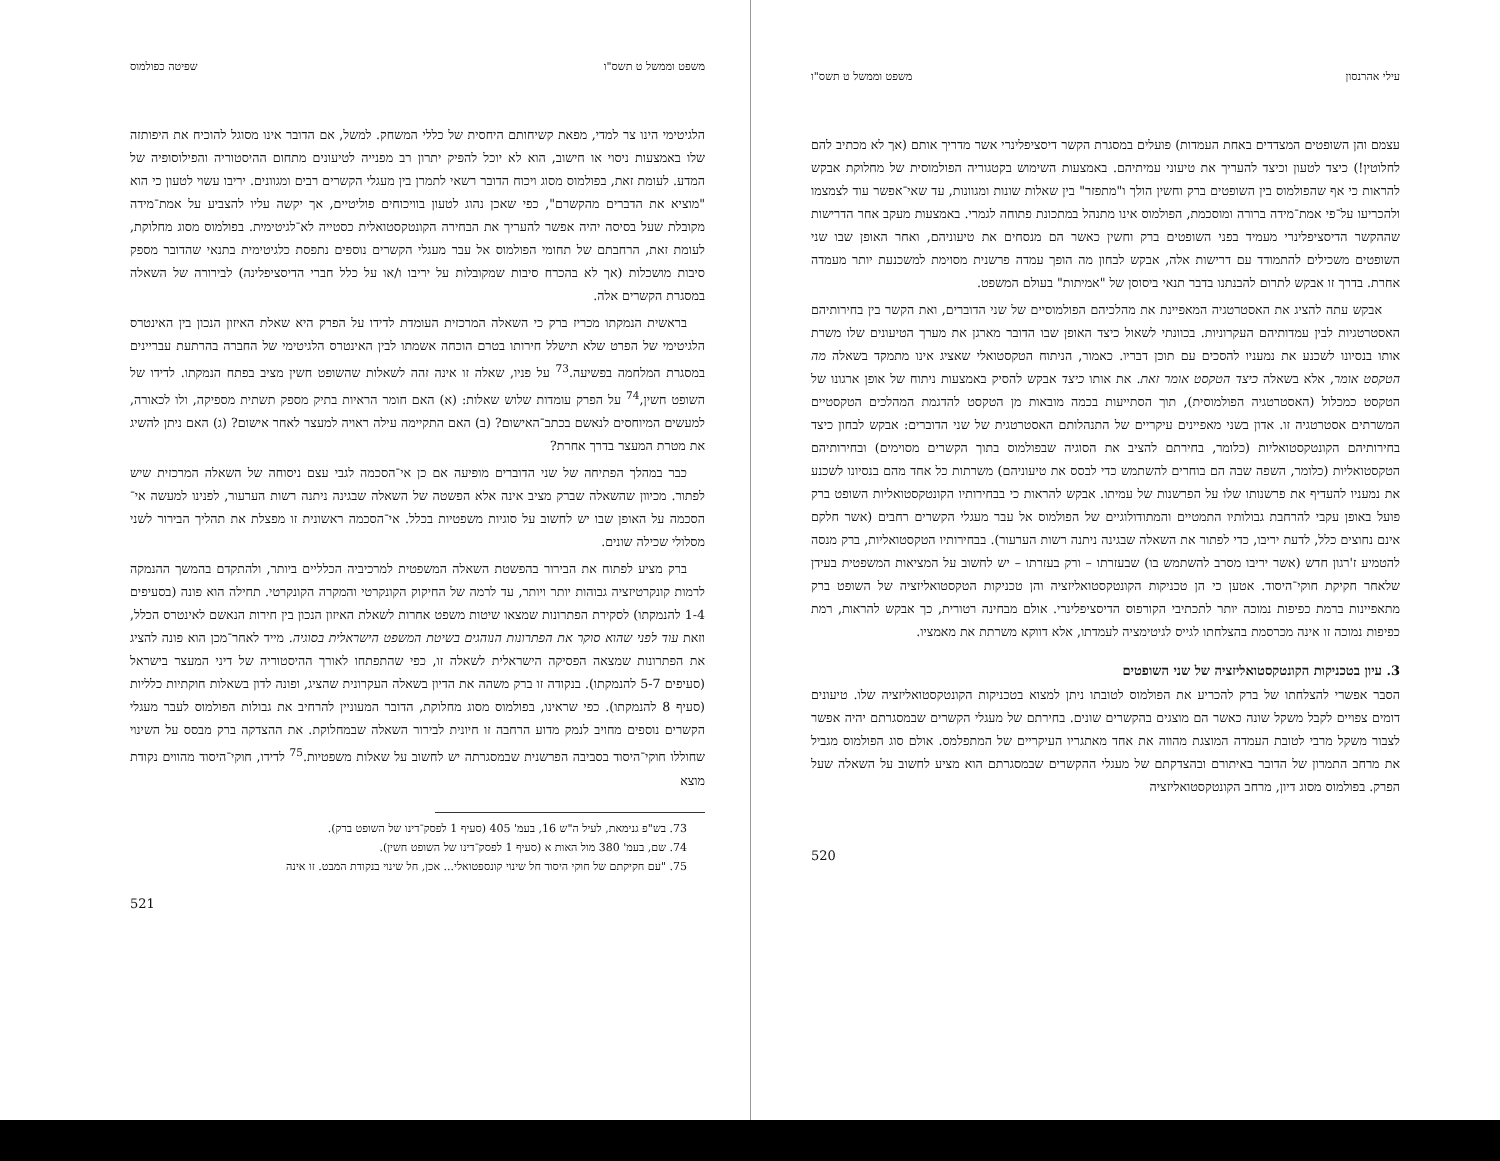משפט וממשל ט תשס"ו שפיטה כפולמוס
הלגיטימי הינו צר למדי, מפאת קשיחותם היחסית של כללי המשחק. למשל, אם הדובר אינו מסוגל להוכיח את היפותזה שלו באמצעות ניסוי או חישוב, הוא לא יוכל להפיק יתרון רב מפנייה לטיעונים מתחום ההיסטוריה והפילוסופיה של המדע. לעומת זאת, בפולמוס מסוג ויכוח הדובר רשאי לתמרן בין מעגלי הקשרים רבים ומגוונים. יריבו עשוי לטעון כי הוא "מוציא את הדברים מהקשרם", כפי שאכן נהוג לטעון בוויכוחים פוליטיים, אך יקשה עליו להצביע על אמת־מידה מקובלת שעל בסיסה יהיה אפשר להעריך את הבחירה הקונטקסטואלית כסטייה לא־לגיטימית. בפולמוס מסוג מחלוקת, לעומת זאת, הרחבתם של תחומי הפולמוס אל עבר מעגלי הקשרים נוספים נתפסת כלגיטימית בתנאי שהדובר מספק סיבות מושכלות (אך לא בהכרח סיבות שמקובלות על יריבו ו/או על כלל חברי הדיסציפלינה) לבירורה של השאלה במסגרת הקשרים אלה.
בראשית הנמקתו מכריז ברק כי השאלה המרכזית העומדת לדידו על הפרק היא שאלת האיזון הנכון בין האינטרס הלגיטימי של הפרט שלא תישלל חירותו בטרם הוכחה אשמתו לבין האינטרס הלגיטימי של החברה בהרתעת עבריינים במסגרת המלחמה בפשיעה.<sup>73</sup> על פניו, שאלה זו אינה זהה לשאלות שהשופט חשין מציב בפתח הנמקתו. לדידו של השופט חשין,<sup>74</sup> על הפרק עומדות שלוש שאלות: (א) האם חומר הראיות בתיק מספק תשתית מספיקה, ולו לכאורה, למעשים המיוחסים לנאשם בכתב־האישום? (ב) האם התקיימה עילה ראויה למעצר לאחר אישום? (ג) האם ניתן להשיג את מטרת המעצר בדרך אחרת?
כבר במהלך הפתיחה של שני הדוברים מופיעה אם כן אי־הסכמה לגבי עצם ניסוחה של השאלה המרכזית שיש לפתור. מכיוון שהשאלה שברק מציב אינה אלא הפשטה של השאלה שבגינה ניתנה רשות הערעור, לפנינו למעשה אי־הסכמה על האופן שבו יש לחשוב על סוגיות משפטיות בכלל. אי־הסכמה ראשונית זו מפצלת את תהליך הבירור לשני מסלולי שכילה שונים.
ברק מציע לפתוח את הבירור בהפשטת השאלה המשפטית למרכיביה הכלליים ביותר, ולהתקדם בהמשך ההנמקה לרמות קונקרטיזציה גבוהות יותר ויותר, עד לרמה של החיקוק הקונקרטי והמקרה הקונקרטי. תחילה הוא פונה (בסעיפים 1-4 להנמקתו) לסקירת הפתרונות שמצאו שיטות משפט אחרות לשאלת האיזון הנכון בין חירות הנאשם לאינטרס הכלל, וזאת עוד לפני שהוא סוקר את הפתרונות הנוהגים בשיטת המשפט הישראלית בסוגיה. מייד לאחר־מכן הוא פונה להציג את הפתרונות שמצאה הפסיקה הישראלית לשאלה זו, כפי שהתפתחו לאורך ההיסטוריה של דיני המעצר בישראל (סעיפים 5-7 להנמקתו). בנקודה זו ברק משהה את הדיון בשאלה העקרונית שהציג, ופונה לדון בשאלות חוקתיות כלליות (סעיף 8 להנמקתו). כפי שראינו, בפולמוס מסוג מחלוקת, הדובר המעוניין להרחיב את גבולות הפולמוס לעבר מעגלי הקשרים נוספים מחויב לנמק מדוע הרחבה זו חיונית לבירור השאלה שבמחלוקת. את ההצדקה ברק מבסס על השינוי שחוללו חוקי־היסוד בסביבה הפרשנית שבמסגרתה יש לחשוב על שאלות משפטיות.<sup>75</sup> לדידו, חוקי־היסוד מהווים נקודת מוצא
73. בש"פ גנימאת, לעיל ה"ש 16, בעמ' 405 (סעיף 1 לפסק־דינו של השופט ברק).
74. שם, בעמ' 380 מול האות א (סעיף 1 לפסק־דינו של השופט חשין).
75. "עם חקיקתם של חוקי היסוד חל שינוי קונספטואלי... אכן, חל שינוי בנקודת המבט. זו אינה
521
עילי אהרנסון משפט וממשל ט תשס"ו
עצמם והן השופטים המצדדים באחת העמדות) פועלים במסגרת הקשר דיסציפלינרי אשר מדריך אותם (אך לא מכתיב להם לחלוטין!) כיצד לטעון וכיצד להעריך את טיעוני עמיתיהם. באמצעות השימוש בקטגוריה הפולמוסית של מחלוקת אבקש להראות כי אף שהפולמוס בין השופטים ברק וחשין הולך ו"מתפזר" בין שאלות שונות ומגוונות, עד שאי־אפשר עוד לצמצמו ולהכריעו על־פי אמת־מידה ברורה ומוסכמת, הפולמוס אינו מתנהל במתכונת פתוחה לגמרי. באמצעות מעקב אחר הדרישות שההקשר הדיסציפלינרי מעמיד בפני השופטים ברק וחשין כאשר הם מנסחים את טיעוניהם, ואחר האופן שבו שני השופטים משכילים להתמודד עם דרישות אלה, אבקש לבחון מה הופך עמדה פרשנית מסוימת למשכנעת יותר מעמדה אחרת. בדרך זו אבקש לתרום להבנתנו בדבר תנאי ביסוסן של "אמיתות" בעולם המשפט.
אבקש עתה להציג את האסטרטגיה המאפיינת את מהלכיהם הפולמוסיים של שני הדוברים, ואת הקשר בין בחירותיהם האסטרטגיות לבין עמדותיהם העקרוניות. בכוונתי לשאול כיצד האופן שבו הדובר מארגן את מערך הטיעונים שלו משרת אותו בנסיונו לשכנע את נמעניו להסכים עם תוכן דבריו. כאמור, הניתוח הטקסטואלי שאציג אינו מתמקד בשאלה מה הטקסט אומר, אלא בשאלה כיצד הטקסט אומר זאת. את אותו כיצד אבקש להסיק באמצעות ניתוח של אופן ארגונו של הטקסט כמכלול (האסטרטגיה הפולמוסית), תוך הסתייעות בכמה מובאות מן הטקסט להדגמת המהלכים הטקסטיים המשרתים אסטרטגיה זו. אדון בשני מאפיינים עיקריים של התנהלותם האסטרטגית של שני הדוברים: אבקש לבחון כיצד בחירותיהם הקונטקסטואליות (כלומר, בחירתם להציב את הסוגיה שבפולמוס בתוך הקשרים מסוימים) ובחירותיהם הטקסטואליות (כלומר, השפה שבה הם בוחרים להשתמש כדי לבסס את טיעוניהם) משרתות כל אחד מהם בנסיונו לשכנע את נמעניו להעדיף את פרשנותו שלו על הפרשנות של עמיתו. אבקש להראות כי בבחירותיו הקונטקסטואליות השופט ברק פועל באופן עקבי להרחבת גבולותיו התמטיים והמתודולוגיים של הפולמוס אל עבר מעגלי הקשרים רחבים (אשר חלקם אינם נחוצים כלל, לדעת יריבו, כדי לפתור את השאלה שבגינה ניתנה רשות הערעור). בבחירותיו הטקסטואליות, ברק מנסה להטמיע ז'רגון חדש (אשר יריבו מסרב להשתמש בו) שבעזרתו – ורק בעזרתו – יש לחשוב על המציאות המשפטית בעידן שלאחר חקיקת חוקי־היסוד. אטען כי הן טכניקות הקונטקסטואליזציה והן טכניקות הטקסטואליזציה של השופט ברק מתאפיינות ברמת כפיפות נמוכה יותר לתכתיבי הקורפוס הדיסציפלינרי. אולם מבחינה רטורית, כך אבקש להראות, רמת כפיפות נמוכה זו אינה מכרסמת בהצלחתו לגייס לגיטימציה לעמדתו, אלא דווקא משרתת את מאמציו.
3. עיון בטכניקות הקונטקסטואליזציה של שני השופטים
הסבר אפשרי להצלחתו של ברק להכריע את הפולמוס לטובתו ניתן למצוא בטכניקות הקונטקסטואליזציה שלו. טיעונים דומים צפויים לקבל משקל שונה כאשר הם מוצגים בהקשרים שונים. בחירתם של מעגלי הקשרים שבמסגרתם יהיה אפשר לצבור משקל מרבי לטובת העמדה המוצגת מהווה את אחד מאתגריו העיקריים של המתפלמס. אולם סוג הפולמוס מגביל את מרחב התמרון של הדובר באיתורם ובהצדקתם של מעגלי ההקשרים שבמסגרתם הוא מציע לחשוב על השאלה שעל הפרק. בפולמוס מסוג דיון, מרחב הקונטקסטואליזציה
520